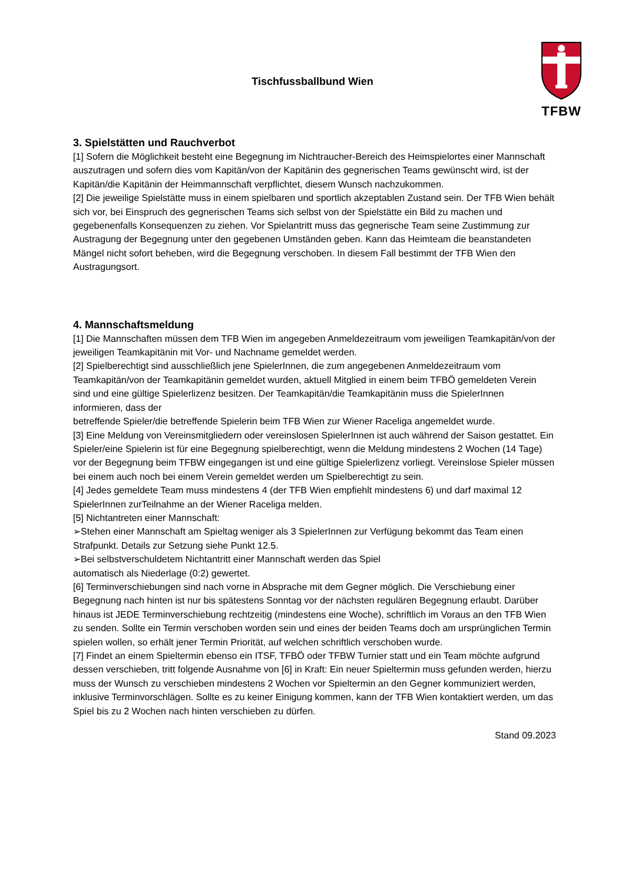Tischfussballbund Wien
TFBW
3. Spielstätten und Rauchverbot
[1] Sofern die Möglichkeit besteht eine Begegnung im Nichtraucher-Bereich des Heimspielortes einer Mannschaft auszutragen und sofern dies vom Kapitän/von der Kapitänin des gegnerischen Teams gewünscht wird, ist der Kapitän/die Kapitänin der Heimmannschaft verpflichtet, diesem Wunsch nachzukommen.
[2] Die jeweilige Spielstätte muss in einem spielbaren und sportlich akzeptablen Zustand sein. Der TFB Wien behält sich vor, bei Einspruch des gegnerischen Teams sich selbst von der Spielstätte ein Bild zu machen und gegebenenfalls Konsequenzen zu ziehen. Vor Spielantritt muss das gegnerische Team seine Zustimmung zur Austragung der Begegnung unter den gegebenen Umständen geben. Kann das Heimteam die beanstandeten Mängel nicht sofort beheben, wird die Begegnung verschoben. In diesem Fall bestimmt der TFB Wien den Austragungsort.
4. Mannschaftsmeldung
[1] Die Mannschaften müssen dem TFB Wien im angegeben Anmeldezeitraum vom jeweiligen Teamkapitän/von der jeweiligen Teamkapitänin mit Vor- und Nachname gemeldet werden.
[2] Spielberechtigt sind ausschließlich jene SpielerInnen, die zum angegebenen Anmeldezeitraum vom Teamkapitän/von der Teamkapitänin gemeldet wurden, aktuell Mitglied in einem beim TFBÖ gemeldeten Verein sind und eine gültige Spielerlizenz besitzen. Der Teamkapitän/die Teamkapitänin muss die SpielerInnen informieren, dass der
betreffende Spieler/die betreffende Spielerin beim TFB Wien zur Wiener Raceliga angemeldet wurde.
[3] Eine Meldung von Vereinsmitgliedern oder vereinslosen SpielerInnen ist auch während der Saison gestattet. Ein Spieler/eine Spielerin ist für eine Begegnung spielberechtigt, wenn die Meldung mindestens 2 Wochen (14 Tage) vor der Begegnung beim TFBW eingegangen ist und eine gültige Spielerlizenz vorliegt. Vereinslose Spieler müssen bei einem auch noch bei einem Verein gemeldet werden um Spielberechtigt zu sein.
[4] Jedes gemeldete Team muss mindestens 4 (der TFB Wien empfiehlt mindestens 6) und darf maximal 12 SpielerInnen zurTeilnahme an der Wiener Raceliga melden.
[5] Nichtantreten einer Mannschaft:
➢Stehen einer Mannschaft am Spieltag weniger als 3 SpielerInnen zur Verfügung bekommt das Team einen Strafpunkt. Details zur Setzung siehe Punkt 12.5.
➢Bei selbstverschuldetem Nichtantritt einer Mannschaft werden das Spiel
automatisch als Niederlage (0:2) gewertet.
[6] Terminverschiebungen sind nach vorne in Absprache mit dem Gegner möglich. Die Verschiebung einer Begegnung nach hinten ist nur bis spätestens Sonntag vor der nächsten regulären Begegnung erlaubt. Darüber hinaus ist JEDE Terminverschiebung rechtzeitig (mindestens eine Woche), schriftlich im Voraus an den TFB Wien zu senden. Sollte ein Termin verschoben worden sein und eines der beiden Teams doch am ursprünglichen Termin spielen wollen, so erhält jener Termin Priorität, auf welchen schriftlich verschoben wurde.
[7] Findet an einem Spieltermin ebenso ein ITSF, TFBÖ oder TFBW Turnier statt und ein Team möchte aufgrund dessen verschieben, tritt folgende Ausnahme von [6] in Kraft: Ein neuer Spieltermin muss gefunden werden, hierzu muss der Wunsch zu verschieben mindestens 2 Wochen vor Spieltermin an den Gegner kommuniziert werden, inklusive Terminvorschlägen. Sollte es zu keiner Einigung kommen, kann der TFB Wien kontaktiert werden, um das Spiel bis zu 2 Wochen nach hinten verschieben zu dürfen.
Stand 09.2023